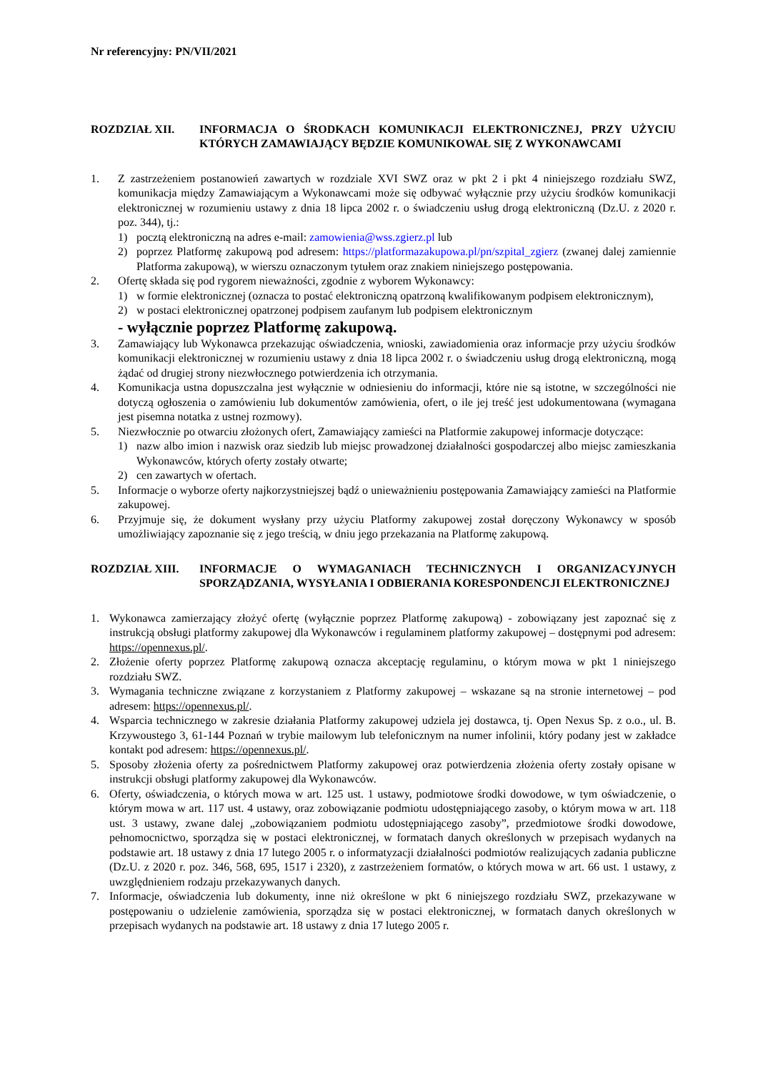Nr referencyjny: PN/VII/2021
ROZDZIAŁ XII. INFORMACJA O ŚRODKACH KOMUNIKACJI ELEKTRONICZNEJ, PRZY UŻYCIU KTÓRYCH ZAMAWIAJĄCY BĘDZIE KOMUNIKOWAŁ SIĘ Z WYKONAWCAMI
1. Z zastrzeżeniem postanowień zawartych w rozdziale XVI SWZ oraz w pkt 2 i pkt 4 niniejszego rozdziału SWZ, komunikacja między Zamawiającym a Wykonawcami może się odbywać wyłącznie przy użyciu środków komunikacji elektronicznej w rozumieniu ustawy z dnia 18 lipca 2002 r. o świadczeniu usług drogą elektroniczną (Dz.U. z 2020 r. poz. 344), tj.:
1) pocztą elektroniczną na adres e-mail: zamowienia@wss.zgierz.pl lub
2) poprzez Platformę zakupową pod adresem: https://platformazakupowa.pl/pn/szpital_zgierz (zwanej dalej zamiennie Platforma zakupową), w wierszu oznaczonym tytułem oraz znakiem niniejszego postępowania.
2. Ofertę składa się pod rygorem nieważności, zgodnie z wyborem Wykonawcy:
1) w formie elektronicznej (oznacza to postać elektroniczną opatrzoną kwalifikowanym podpisem elektronicznym),
2) w postaci elektronicznej opatrzonej podpisem zaufanym lub podpisem elektronicznym
- wyłącznie poprzez Platformę zakupową.
3. Zamawiający lub Wykonawca przekazując oświadczenia, wnioski, zawiadomienia oraz informacje przy użyciu środków komunikacji elektronicznej w rozumieniu ustawy z dnia 18 lipca 2002 r. o świadczeniu usług drogą elektroniczną, mogą żądać od drugiej strony niezwłocznego potwierdzenia ich otrzymania.
4. Komunikacja ustna dopuszczalna jest wyłącznie w odniesieniu do informacji, które nie są istotne, w szczególności nie dotyczą ogłoszenia o zamówieniu lub dokumentów zamówienia, ofert, o ile jej treść jest udokumentowana (wymagana jest pisemna notatka z ustnej rozmowy).
5. Niezwłocznie po otwarciu złożonych ofert, Zamawiający zamieści na Platformie zakupowej informacje dotyczące:
1) nazw albo imion i nazwisk oraz siedzib lub miejsc prowadzonej działalności gospodarczej albo miejsc zamieszkania Wykonawców, których oferty zostały otwarte;
2) cen zawartych w ofertach.
5. Informacje o wyborze oferty najkorzystniejszej bądź o unieważnieniu postępowania Zamawiający zamieści na Platformie zakupowej.
6. Przyjmuje się, że dokument wysłany przy użyciu Platformy zakupowej został doręczony Wykonawcy w sposób umożliwiający zapoznanie się z jego treścią, w dniu jego przekazania na Platformę zakupową.
ROZDZIAŁ XIII. INFORMACJE O WYMAGANIACH TECHNICZNYCH I ORGANIZACYJNYCH SPORZĄDZANIA, WYSYŁANIA I ODBIERANIA KORESPONDENCJI ELEKTRONICZNEJ
1. Wykonawca zamierzający złożyć ofertę (wyłącznie poprzez Platformę zakupową) - zobowiązany jest zapoznać się z instrukcją obsługi platformy zakupowej dla Wykonawców i regulaminem platformy zakupowej – dostępnymi pod adresem: https://opennexus.pl/.
2. Złożenie oferty poprzez Platformę zakupową oznacza akceptację regulaminu, o którym mowa w pkt 1 niniejszego rozdziału SWZ.
3. Wymagania techniczne związane z korzystaniem z Platformy zakupowej – wskazane są na stronie internetowej – pod adresem: https://opennexus.pl/.
4. Wsparcia technicznego w zakresie działania Platformy zakupowej udziela jej dostawca, tj. Open Nexus Sp. z o.o., ul. B. Krzywoustego 3, 61-144 Poznań w trybie mailowym lub telefonicznym na numer infolinii, który podany jest w zakładce kontakt pod adresem: https://opennexus.pl/.
5. Sposoby złożenia oferty za pośrednictwem Platformy zakupowej oraz potwierdzenia złożenia oferty zostały opisane w instrukcji obsługi platformy zakupowej dla Wykonawców.
6. Oferty, oświadczenia, o których mowa w art. 125 ust. 1 ustawy, podmiotowe środki dowodowe, w tym oświadczenie, o którym mowa w art. 117 ust. 4 ustawy, oraz zobowiązanie podmiotu udostępniającego zasoby, o którym mowa w art. 118 ust. 3 ustawy, zwane dalej „zobowiązaniem podmiotu udostępniającego zasoby”, przedmiotowe środki dowodowe, pełnomocnictwo, sporządza się w postaci elektronicznej, w formatach danych określonych w przepisach wydanych na podstawie art. 18 ustawy z dnia 17 lutego 2005 r. o informatyzacji działalności podmiotów realizujących zadania publiczne (Dz.U. z 2020 r. poz. 346, 568, 695, 1517 i 2320), z zastrzeżeniem formatów, o których mowa w art. 66 ust. 1 ustawy, z uwzględnieniem rodzaju przekazywanych danych.
7. Informacje, oświadczenia lub dokumenty, inne niż określone w pkt 6 niniejszego rozdziału SWZ, przekazywane w postępowaniu o udzielenie zamówienia, sporządza się w postaci elektronicznej, w formatach danych określonych w przepisach wydanych na podstawie art. 18 ustawy z dnia 17 lutego 2005 r.